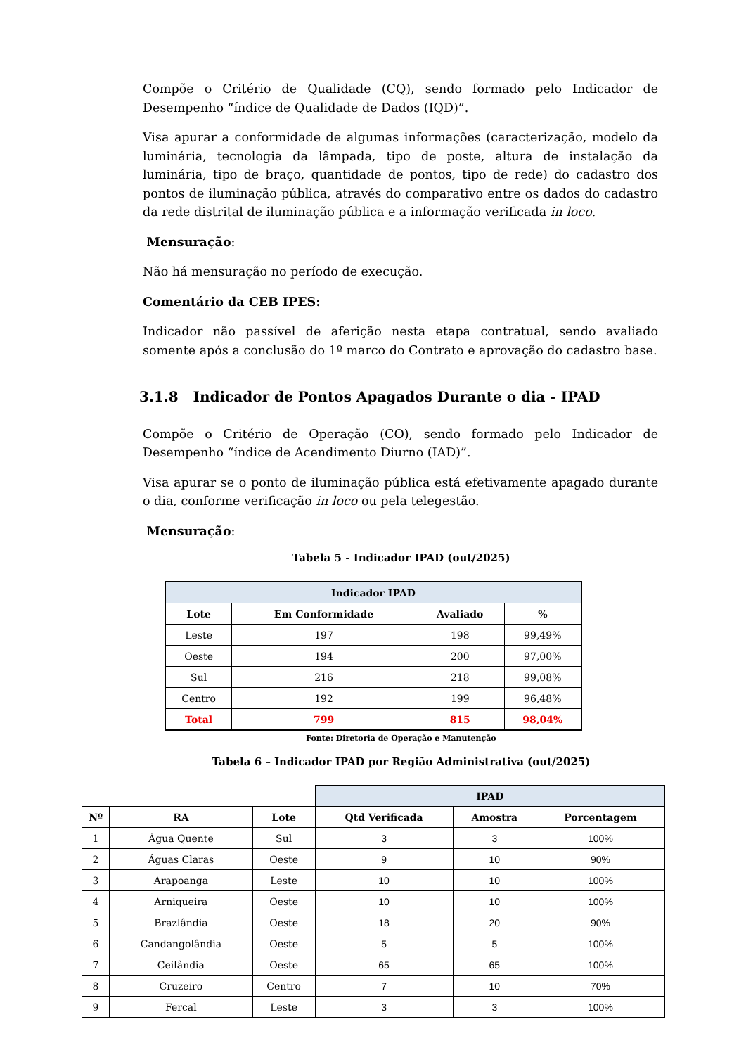Compõe o Critério de Qualidade (CQ), sendo formado pelo Indicador de Desempenho “índice de Qualidade de Dados (IQD)”.
Visa apurar a conformidade de algumas informações (caracterização, modelo da luminária, tecnologia da lâmpada, tipo de poste, altura de instalação da luminária, tipo de braço, quantidade de pontos, tipo de rede) do cadastro dos pontos de iluminação pública, através do comparativo entre os dados do cadastro da rede distrital de iluminação pública e a informação verificada in loco.
Mensuração:
Não há mensuração no período de execução.
Comentário da CEB IPES:
Indicador não passível de aferição nesta etapa contratual, sendo avaliado somente após a conclusão do 1º marco do Contrato e aprovação do cadastro base.
3.1.8 Indicador de Pontos Apagados Durante o dia - IPAD
Compõe o Critério de Operação (CO), sendo formado pelo Indicador de Desempenho “índice de Acendimento Diurno (IAD)”.
Visa apurar se o ponto de iluminação pública está efetivamente apagado durante o dia, conforme verificação in loco ou pela telegestão.
Mensuração:
Tabela 5 - Indicador IPAD (out/2025)
| Indicador IPAD | | | |
| --- | --- | --- | --- |
| Lote | Em Conformidade | Avaliado | % |
| Leste | 197 | 198 | 99,49% |
| Oeste | 194 | 200 | 97,00% |
| Sul | 216 | 218 | 99,08% |
| Centro | 192 | 199 | 96,48% |
| Total | 799 | 815 | 98,04% |
Fonte: Diretoria de Operação e Manutenção
Tabela 6 – Indicador IPAD por Região Administrativa (out/2025)
| | | | IPAD | | |
| Nº | RA | Lote | Qtd Verificada | Amostra | Porcentagem |
| 1 | Água Quente | Sul | 3 | 3 | 100% |
| 2 | Águas Claras | Oeste | 9 | 10 | 90% |
| 3 | Arapoanga | Leste | 10 | 10 | 100% |
| 4 | Arniqueira | Oeste | 10 | 10 | 100% |
| 5 | Brazlândia | Oeste | 18 | 20 | 90% |
| 6 | Candangolândia | Oeste | 5 | 5 | 100% |
| 7 | Ceilândia | Oeste | 65 | 65 | 100% |
| 8 | Cruzeiro | Centro | 7 | 10 | 70% |
| 9 | Fercal | Leste | 3 | 3 | 100% |